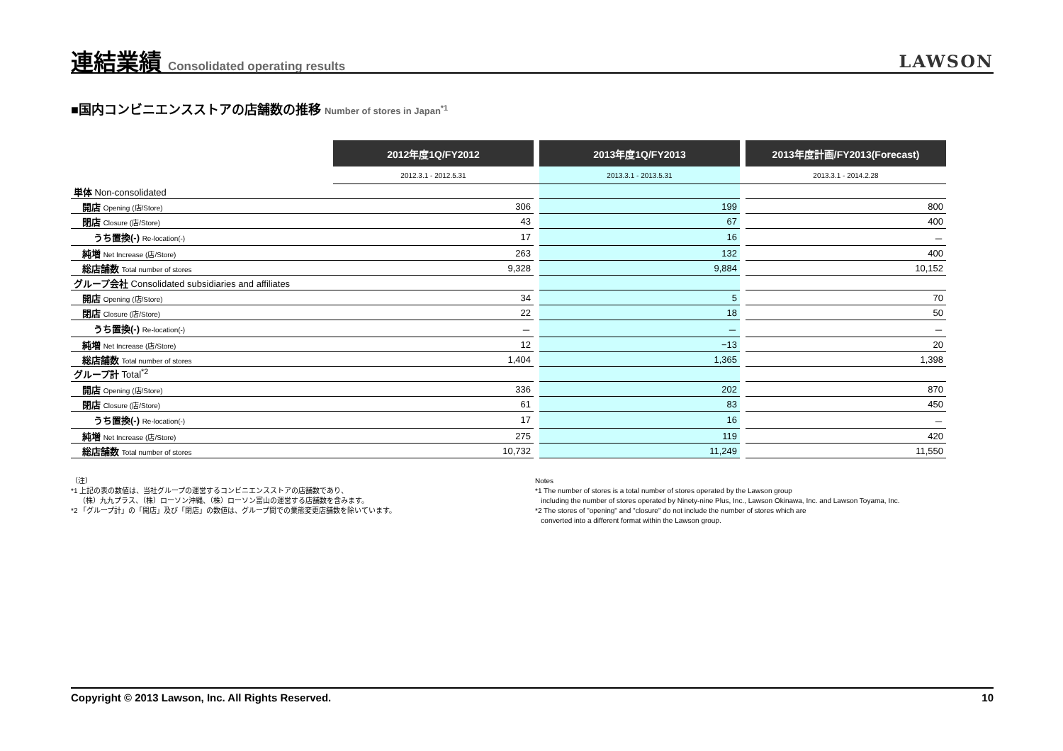連結業績 Consolidated operating results
LAWSON
■国内コンビニエンスストアの店舗数の推移 Number of stores in Japan<sup>*1</sup>
| | 2012年度1Q/FY2012 | | 2013年度1Q/FY2013 | | 2013年度計画/FY2013(Forecast) |
| | 2012.3.1 - 2012.5.31 | | 2013.3.1 - 2013.5.31 | | 2013.3.1 - 2014.2.28 |
| 単体 Non-consolidated | | | | | |
| 開店 Opening (店/Store) | 306 | | 199 | | 800 |
| 閉店 Closure (店/Store) | 43 | | 67 | | 400 |
| うち置換(-) Re-location(-) | 17 | | 16 | | － |
| 純増 Net Increase (店/Store) | 263 | | 132 | | 400 |
| 総店舗数 Total number of stores | 9,328 | | 9,884 | | 10,152 |
| グループ会社 Consolidated subsidiaries and affiliates | | | | | |
| 開店 Opening (店/Store) | 34 | | 5 | | 70 |
| 閉店 Closure (店/Store) | 22 | | 18 | | 50 |
| うち置換(-) Re-location(-) | － | | － | | － |
| 純増 Net Increase (店/Store) | 12 | | −13 | | 20 |
| 総店舗数 Total number of stores | 1,404 | | 1,365 | | 1,398 |
| グループ計 Total<sup>*2</sup> | | | | | |
| 開店 Opening (店/Store) | 336 | | 202 | | 870 |
| 閉店 Closure (店/Store) | 61 | | 83 | | 450 |
| うち置換(-) Re-location(-) | 17 | | 16 | | － |
| 純増 Net Increase (店/Store) | 275 | | 119 | | 420 |
| 総店舗数 Total number of stores | 10,732 | | 11,249 | | 11,550 |
（注）
*1 上記の表の数値は、当社グループの運営するコンビニエンスストアの店舗数であり、
（株）九九プラス、（株）ローソン沖縄、（株）ローソン富山の運営する店舗数を含みます。
*2 「グループ計」の「開店」及び「閉店」の数値は、グループ間での業態変更店舗数を除いています。
Notes
*1 The number of stores is a total number of stores operated by the Lawson group
including the number of stores operated by Ninety-nine Plus, Inc., Lawson Okinawa, Inc. and Lawson Toyama, Inc.
*2 The stores of "opening" and "closure" do not include the number of stores which are
converted into a different format within the Lawson group.
Copyright © 2013 Lawson, Inc. All Rights Reserved. 10